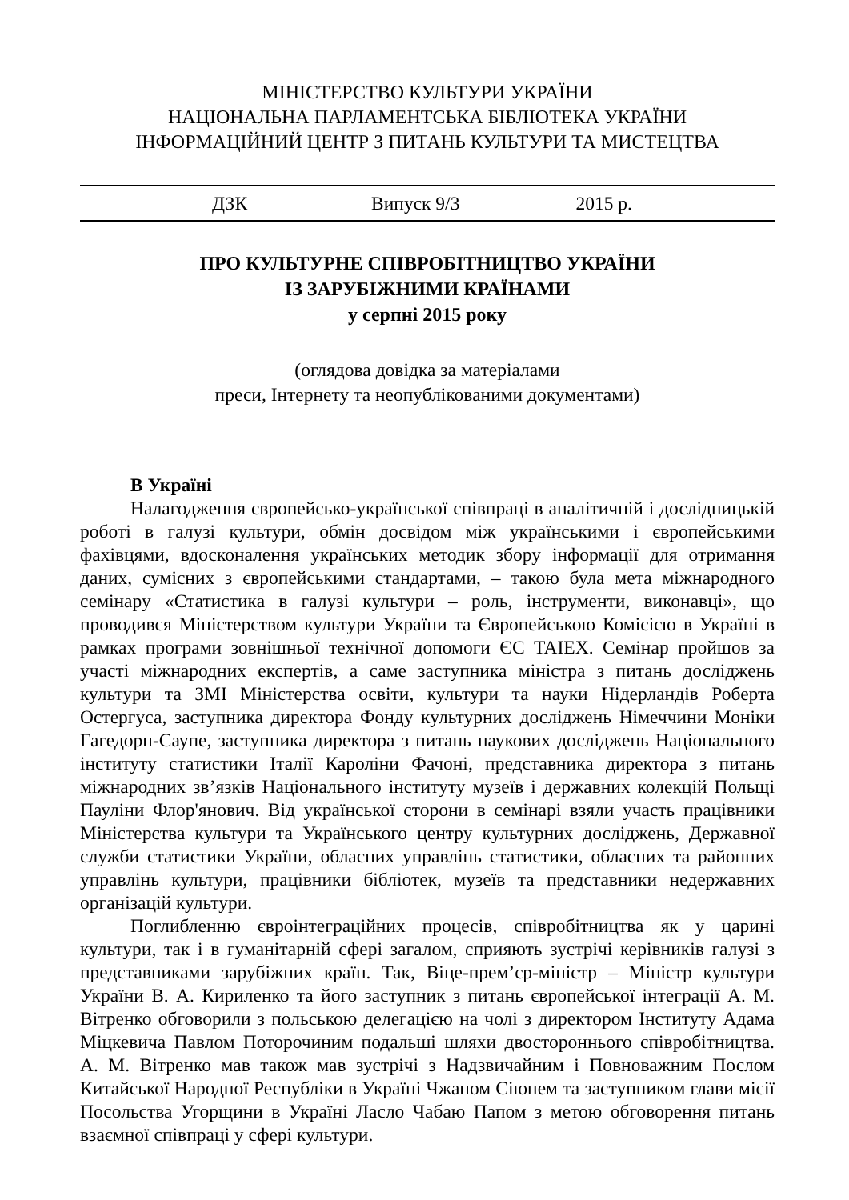МІНІСТЕРСТВО КУЛЬТУРИ УКРАЇНИ
НАЦІОНАЛЬНА ПАРЛАМЕНТСЬКА БІБЛІОТЕКА УКРАЇНИ
ІНФОРМАЦІЙНИЙ ЦЕНТР З ПИТАНЬ КУЛЬТУРИ ТА МИСТЕЦТВА
ДЗК Випуск 9/3 2015 р.
ПРО КУЛЬТУРНЕ СПІВРОБІТНИЦТВО УКРАЇНИ
ІЗ ЗАРУБІЖНИМИ КРАЇНАМИ
у серпні 2015 року
(оглядова довідка за матеріалами
преси, Інтернету та неопублікованими документами)
В Україні
Налагодження європейсько-української співпраці в аналітичній і дослідницькій роботі в галузі культури, обмін досвідом між українськими і європейськими фахівцями, вдосконалення українських методик збору інформації для отримання даних, сумісних з європейськими стандартами, – такою була мета міжнародного семінару «Статистика в галузі культури – роль, інструменти, виконавці», що проводився Міністерством культури України та Європейською Комісією в Україні в рамках програми зовнішньої технічної допомоги ЄС TAIEX. Семінар пройшов за участі міжнародних експертів, а саме заступника міністра з питань досліджень культури та ЗМІ Міністерства освіти, культури та науки Нідерландів Роберта Остергуса, заступника директора Фонду культурних досліджень Німеччини Моніки Гагедорн-Саупе, заступника директора з питань наукових досліджень Національного інституту статистики Італії Кароліни Фачоні, представника директора з питань міжнародних зв’язків Національного інституту музеїв і державних колекцій Польщі Пауліни Флор'янович. Від української сторони в семінарі взяли участь працівники Міністерства культури та Українського центру культурних досліджень, Державної служби статистики України, обласних управлінь статистики, обласних та районних управлінь культури, працівники бібліотек, музеїв та представники недержавних організацій культури.
Поглибленню євроінтеграційних процесів, співробітництва як у царині культури, так і в гуманітарній сфері загалом, сприяють зустрічі керівників галузі з представниками зарубіжних країн. Так, Віце-прем’єр-міністр – Міністр культури України В. А. Кириленко та його заступник з питань європейської інтеграції А. М. Вітренко обговорили з польською делегацією на чолі з директором Інституту Адама Міцкевича Павлом Поторочиним подальші шляхи двостороннього співробітництва. А. М. Вітренко мав також мав зустрічі з Надзвичайним і Повноважним Послом Китайської Народної Республіки в Україні Чжаном Сіюнем та заступником глави місії Посольства Угорщини в Україні Ласло Чабаю Папом з метою обговорення питань взаємної співпраці у сфері культури.